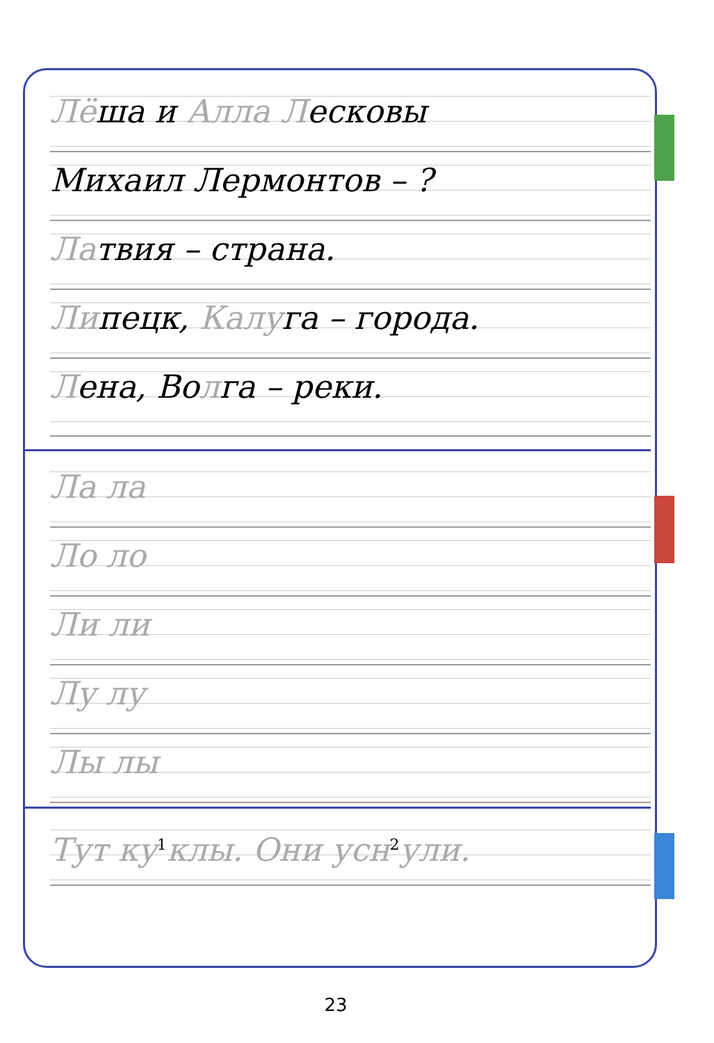Лёша и Алла Лесковы
Михаил Лермонтов – ?
Латвия – страна.
Липецк, Калуга – города.
Лена, Волга – реки.
Ла ла
Ло ло
Ли ли
Лу лу
Лы лы
Тут ку<sup>1</sup>клы. Они усн<sup>2</sup>ули.
23